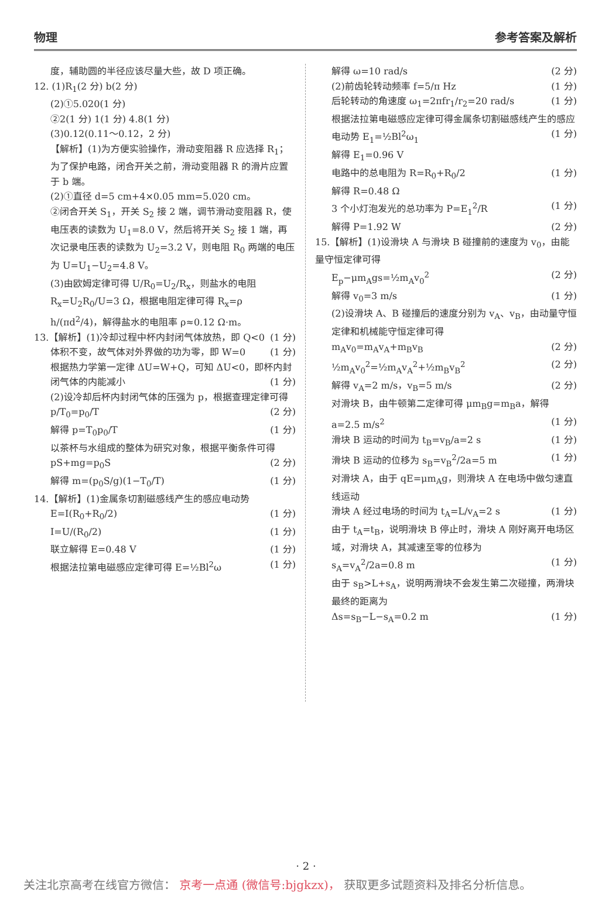物理 参考答案及解析
度，辅助圆的半径应该尽量大些，故 D 项正确。
12. (1)R<sub>1</sub>(2 分) b(2 分)
(2)①5.020(1 分)
②2(1 分) 1(1 分) 4.8(1 分)
(3)0.12(0.11～0.12，2 分)
【解析】(1)为方便实验操作，滑动变阻器 R 应选择 R<sub>1</sub>；为了保护电路，闭合开关之前，滑动变阻器 R 的滑片应置于 b 端。
(2)①直径 d=5 cm+4×0.05 mm=5.020 cm。
②闭合开关 S<sub>1</sub>，开关 S<sub>2</sub> 接 2 端，调节滑动变阻器 R，使电压表的读数为 U<sub>1</sub>=8.0 V，然后将开关 S<sub>2</sub> 接 1 端，再次记录电压表的读数为 U<sub>2</sub>=3.2 V，则电阻 R<sub>0</sub> 两端的电压为 U=U<sub>1</sub>−U<sub>2</sub>=4.8 V。
(3)由欧姆定律可得 U/R<sub>0</sub>=U<sub>2</sub>/R<sub>x</sub>，则盐水的电阻 R<sub>x</sub>=U<sub>2</sub>R<sub>0</sub>/U=3 Ω，根据电阻定律可得 R<sub>x</sub>=ρ h/(πd<sup>2</sup>/4)，解得盐水的电阻率 ρ≈0.12 Ω·m。
13.【解析】(1)冷却过程中杯内封闭气体放热，即 Q<0 (1 分)
体积不变，故气体对外界做的功为零，即 W=0 (1 分)
根据热力学第一定律 ΔU=W+Q，可知 ΔU<0，即杯内封闭气体的内能减小 (1 分)
(2)设冷却后杯内封闭气体的压强为 p，根据查理定律可得
p/T<sub>0</sub>=p<sub>0</sub>/T (2 分)
解得 p=T<sub>0</sub>p<sub>0</sub>/T (1 分)
以茶杯与水组成的整体为研究对象，根据平衡条件可得
pS+mg=p<sub>0</sub>S (2 分)
解得 m=(p<sub>0</sub>S/g)(1−T<sub>0</sub>/T) (1 分)
14.【解析】(1)金属条切割磁感线产生的感应电动势
E=I(R<sub>0</sub>+R<sub>0</sub>/2) (1 分)
I=U/(R<sub>0</sub>/2) (1 分)
联立解得 E=0.48 V (1 分)
根据法拉第电磁感应定律可得 E=½Bl<sup>2</sup>ω (1 分)
解得 ω=10 rad/s (2 分)
(2)前齿轮转动频率 f=5/π Hz (1 分)
后轮转动的角速度 ω<sub>1</sub>=2πfr<sub>1</sub>/r<sub>2</sub>=20 rad/s (1 分)
根据法拉第电磁感应定律可得金属条切割磁感线产生的感应电动势 E<sub>1</sub>=½Bl<sup>2</sup>ω<sub>1</sub> (1 分)
解得 E<sub>1</sub>=0.96 V
电路中的总电阻为 R=R<sub>0</sub>+R<sub>0</sub>/2 (1 分)
解得 R=0.48 Ω
3 个小灯泡发光的总功率为 P=E<sub>1</sub><sup>2</sup>/R (1 分)
解得 P=1.92 W (2 分)
15.【解析】(1)设滑块 A 与滑块 B 碰撞前的速度为 v<sub>0</sub>，由能量守恒定律可得
E<sub>p</sub>−μm<sub>A</sub>gs=½m<sub>A</sub>v<sub>0</sub><sup>2</sup> (2 分)
解得 v<sub>0</sub>=3 m/s (1 分)
(2)设滑块 A、B 碰撞后的速度分别为 v<sub>A</sub>、v<sub>B</sub>，由动量守恒定律和机械能守恒定律可得
m<sub>A</sub>v<sub>0</sub>=m<sub>A</sub>v<sub>A</sub>+m<sub>B</sub>v<sub>B</sub> (2 分)
½m<sub>A</sub>v<sub>0</sub><sup>2</sup>=½m<sub>A</sub>v<sub>A</sub><sup>2</sup>+½m<sub>B</sub>v<sub>B</sub><sup>2</sup> (2 分)
解得 v<sub>A</sub>=2 m/s，v<sub>B</sub>=5 m/s (2 分)
对滑块 B，由牛顿第二定律可得 μm<sub>B</sub>g=m<sub>B</sub>a，解得 a=2.5 m/s<sup>2</sup> (1 分)
滑块 B 运动的时间为 t<sub>B</sub>=v<sub>B</sub>/a=2 s (1 分)
滑块 B 运动的位移为 s<sub>B</sub>=v<sub>B</sub><sup>2</sup>/2a=5 m (1 分)
对滑块 A，由于 qE=μm<sub>A</sub>g，则滑块 A 在电场中做匀速直线运动
滑块 A 经过电场的时间为 t<sub>A</sub>=L/v<sub>A</sub>=2 s (1 分)
由于 t<sub>A</sub>=t<sub>B</sub>，说明滑块 B 停止时，滑块 A 刚好离开电场区域，对滑块 A，其减速至零的位移为
s<sub>A</sub>=v<sub>A</sub><sup>2</sup>/2a=0.8 m (1 分)
由于 s<sub>B</sub>>L+s<sub>A</sub>，说明两滑块不会发生第二次碰撞，两滑块最终的距离为
Δs=s<sub>B</sub>−L−s<sub>A</sub>=0.2 m (1 分)
· 2 ·
关注北京高考在线官方微信： 京考一点通 (微信号:bjgkzx)， 获取更多试题资料及排名分析信息。